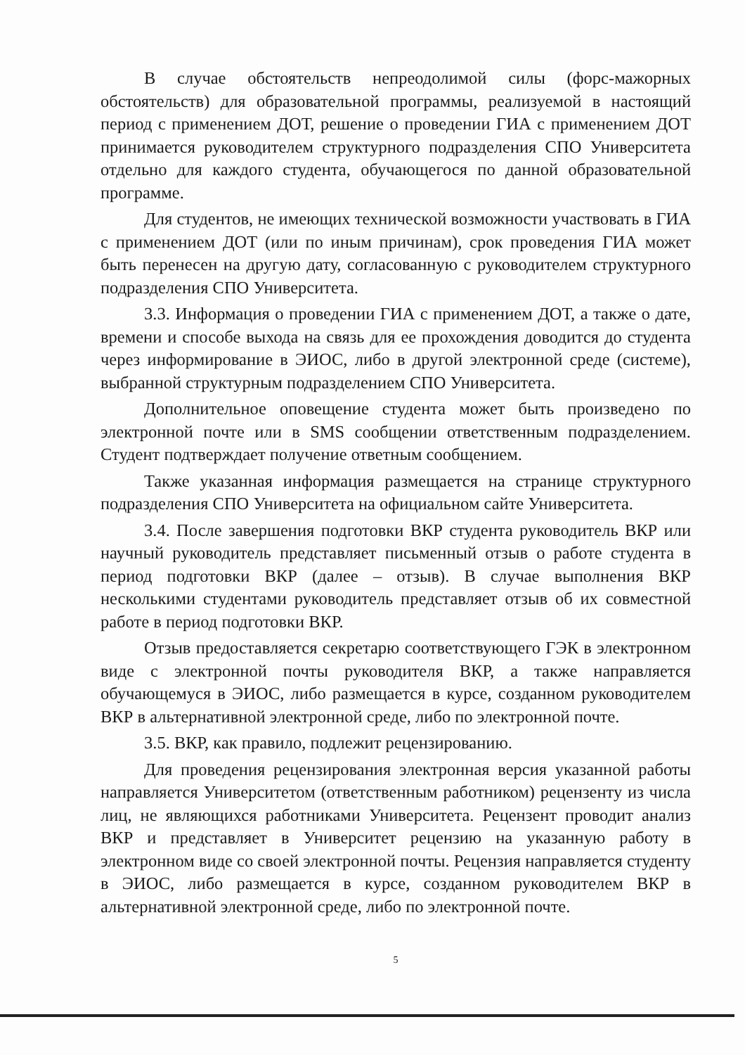В случае обстоятельств непреодолимой силы (форс-мажорных обстоятельств) для образовательной программы, реализуемой в настоящий период с применением ДОТ, решение о проведении ГИА с применением ДОТ принимается руководителем структурного подразделения СПО Университета отдельно для каждого студента, обучающегося по данной образовательной программе.
Для студентов, не имеющих технической возможности участвовать в ГИА с применением ДОТ (или по иным причинам), срок проведения ГИА может быть перенесен на другую дату, согласованную с руководителем структурного подразделения СПО Университета.
3.3. Информация о проведении ГИА с применением ДОТ, а также о дате, времени и способе выхода на связь для ее прохождения доводится до студента через информирование в ЭИОС, либо в другой электронной среде (системе), выбранной структурным подразделением СПО Университета.
Дополнительное оповещение студента может быть произведено по электронной почте или в SMS сообщении ответственным подразделением. Студент подтверждает получение ответным сообщением.
Также указанная информация размещается на странице структурного подразделения СПО Университета на официальном сайте Университета.
3.4. После завершения подготовки ВКР студента руководитель ВКР или научный руководитель представляет письменный отзыв о работе студента в период подготовки ВКР (далее – отзыв). В случае выполнения ВКР несколькими студентами руководитель представляет отзыв об их совместной работе в период подготовки ВКР.
Отзыв предоставляется секретарю соответствующего ГЭК в электронном виде с электронной почты руководителя ВКР, а также направляется обучающемуся в ЭИОС, либо размещается в курсе, созданном руководителем ВКР в альтернативной электронной среде, либо по электронной почте.
3.5. ВКР, как правило, подлежит рецензированию.
Для проведения рецензирования электронная версия указанной работы направляется Университетом (ответственным работником) рецензенту из числа лиц, не являющихся работниками Университета. Рецензент проводит анализ ВКР и представляет в Университет рецензию на указанную работу в электронном виде со своей электронной почты. Рецензия направляется студенту в ЭИОС, либо размещается в курсе, созданном руководителем ВКР в альтернативной электронной среде, либо по электронной почте.
5